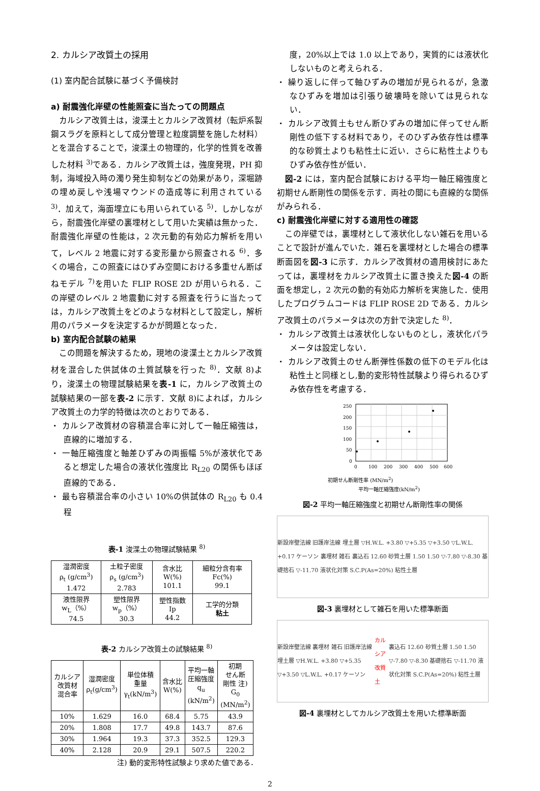2. カルシア改質土の採用
(1) 室内配合試験に基づく予備検討
a) 耐震強化岸壁の性能照査に当たっての問題点
カルシア改質土は，浚渫土とカルシア改質材（転炉系製鋼スラグを原料として成分管理と粒度調整を施した材料）とを混合することで，浚渫土の物理的，化学的性質を改善した材料 <sup>3)</sup>である．カルシア改質土は，強度発現，PH 抑制，海域投入時の濁り発生抑制などの効果があり，深堀跡の埋め戻しや浅場マウンドの造成等に利用されている <sup>3)</sup>．加えて，海面埋立にも用いられている <sup>5)</sup>．しかしながら，耐震強化岸壁の裏埋材として用いた実績は無かった．耐震強化岸壁の性能は，2 次元動的有効応力解析を用いて，レベル 2 地震に対する変形量から照査される <sup>6)</sup>．多くの場合，この照査にはひずみ空間における多重せん断ばねモデル <sup>7)</sup>を用いた FLIP ROSE 2D が用いられる．この岸壁のレベル 2 地震動に対する照査を行うに当たっては，カルシア改質土をどのような材料として設定し，解析用のパラメータを決定するかが問題となった．
b) 室内配合試験の結果
この問題を解決するため，現地の浚渫土とカルシア改質材を混合した供試体の土質試験を行った <sup>8)</sup>．文献 8)より，浚渫土の物理試験結果を表-1 に，カルシア改質土の試験結果の一部を表-2 に示す．文献 8)によれば，カルシア改質土の力学的特徴は次のとおりである．
・ カルシア改質材の容積混合率に対して一軸圧縮強は，直線的に増加する．
・ 一軸圧縮強度と軸差ひずみの両振幅 5%が液状化であると想定した場合の液状化強度比 R<sub>L20</sub> の関係もほぼ直線的である．
・ 最も容積混合率の小さい 10%の供試体の R<sub>L20</sub> も 0.4 程
表-1 浚渫土の物理試験結果 <sup>8)</sup>
| 湿潤密度 ρ<sub>t</sub> (g/cm<sup>3</sup>) 1.472 | 土粒子密度 ρ<sub>s</sub> (g/cm<sup>3</sup>) 2.783 | 含水比 W(%) 101.1 | 細粒分含有率 Fc(%) 99.1 |
| 液性限界 w<sub>L</sub>（%） 74.5 | 塑性限界 w<sub>p</sub>（%） 30.3 | 塑性指数 Ip 44.2 | 工学的分類 粘土 |
表-2 カルシア改質土の試験結果 <sup>8)</sup>
| カルシア 改質材 混合率 | 湿潤密度 ρ<sub>t</sub>(g/cm<sup>3</sup>) | 単位体積 重量 γ<sub>t</sub>(kN/m<sup>3</sup>) | 含水比 W(%) | 平均一軸 圧縮強度 q<sub>u</sub> (kN/m<sup>2</sup>) | 初期 せん断 剛性 注) G<sub>0</sub> (MN/m<sup>2</sup>) |
| 10% | 1.629 | 16.0 | 68.4 | 5.75 | 43.9 |
| 20% | 1.808 | 17.7 | 49.8 | 143.7 | 87.6 |
| 30% | 1.964 | 19.3 | 37.3 | 352.5 | 129.3 |
| 40% | 2.128 | 20.9 | 29.1 | 507.5 | 220.2 |
注) 動的変形特性試験より求めた値である．
度，20%以上では 1.0 以上であり，実質的には液状化しないものと考えられる．
・ 繰り返しに伴って軸ひずみの増加が見られるが，急激なひずみを増加は引張り破壊時を除いては見られない．
・ カルシア改質土もせん断ひずみの増加に伴ってせん断剛性の低下する材料であり，そのひずみ依存性は標準的な砂質土よりも粘性土に近い．さらに粘性土よりもひずみ依存性が低い．
図-2 には，室内配合試験における平均一軸圧縮強度と初期せん断剛性の関係を示す．両社の間にも直線的な関係がみられる．
c) 耐震強化岸壁に対する適用性の確認
この岸壁では，裏埋材として液状化しない雑石を用いることで設計が進んでいた．雑石を裏埋材とした場合の標準断面図を図-3 に示す．カルシア改質材の適用検討にあたっては，裏埋材をカルシア改質土に置き換えた図-4 の断面を想定し，2 次元の動的有効応力解析を実施した．使用したプログラムコードは FLIP ROSE 2D である．カルシア改質土のパラメータは次の方針で決定した <sup>8)</sup>．
・ カルシア改質土は液状化しないものとし，液状化パラメータは設定しない．
・ カルシア改質土のせん断弾性係数の低下のモデル化は粘性土と同様とし,動的変形特性試験より得られるひずみ依存性を考慮する．
250
200
150
100
50
0
0
100
200
300
400
500
600
初期せん断剛性率 (MN/m<sup>2</sup>)
平均一軸圧縮強度(kN/m<sup>2</sup>)
図-2 平均一軸圧縮強度と初期せん断剛性率の関係
新設岸壁法線 旧護岸法線 埋土層 ▽H.W.L. +3.80 ▽+5.35 ▽+3.50 ▽L.W.L. +0.17 ケーソン 裏埋材 雑石 裏込石 12.60 砂質土層 1.50 1.50 ▽-7.80 ▽-8.30 基礎捨石 ▽-11.70 液状化対策 S.C.P(As=20%) 粘性土層
図-3 裏埋材として雑石を用いた標準断面
新設岸壁法線 裏埋材 雑石 旧護岸法線 埋土層 ▽H.W.L. +3.80 ▽+5.35 ▽+3.50 ▽L.W.L. +0.17 ケーソン カルシア改質土 裏込石 12.60 砂質土層 1.50 1.50 ▽-7.80 ▽-8.30 基礎捨石 ▽-11.70 液状化対策 S.C.P(As=20%) 粘性土層
図-4 裏埋材としてカルシア改質土を用いた標準断面
2